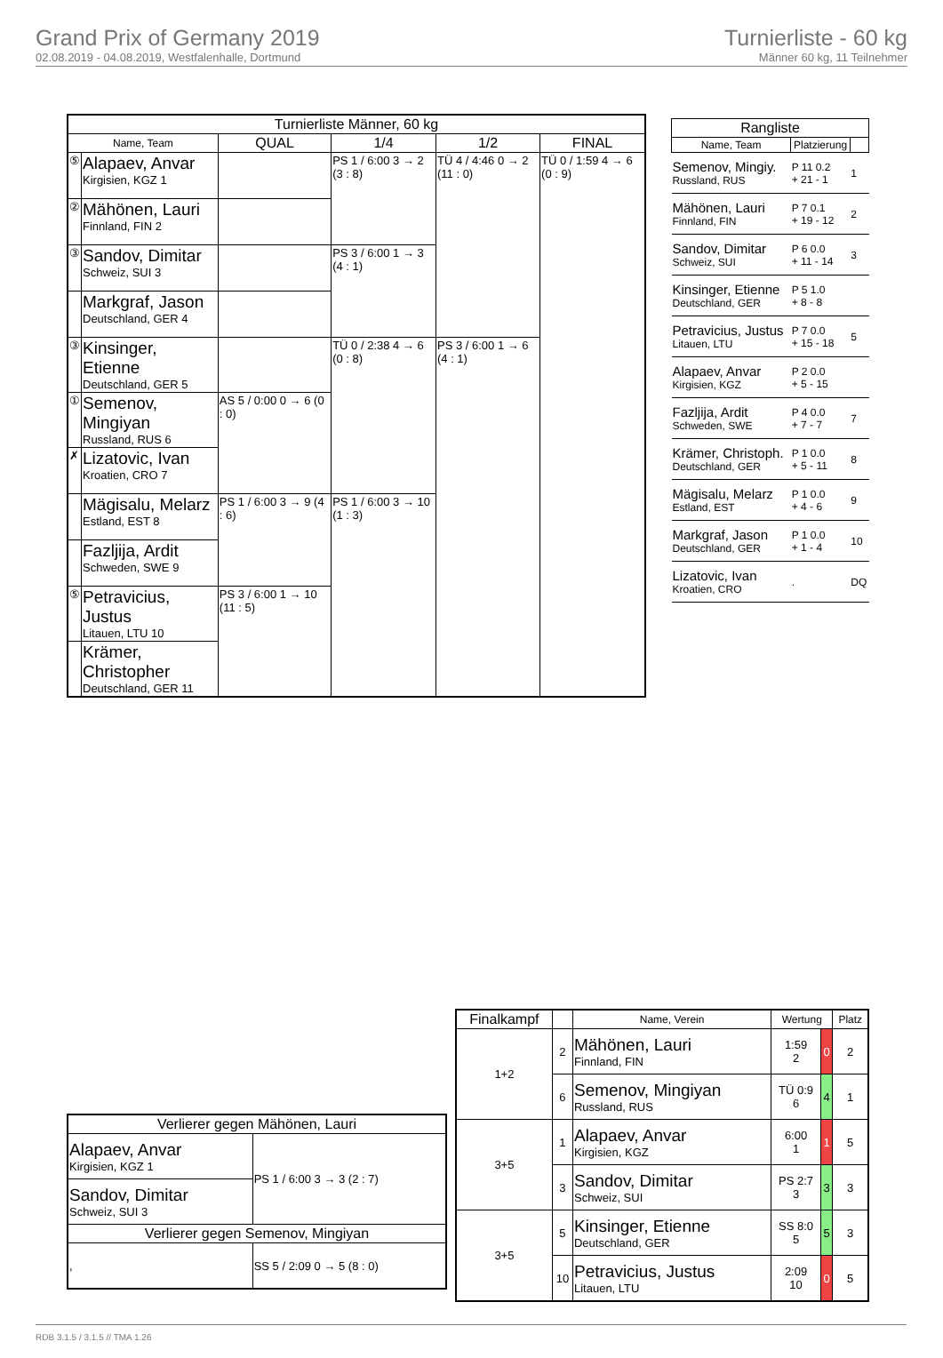Grand Prix of Germany 2019
02.08.2019 - 04.08.2019, Westfalenhalle, Dortmund
Turnierliste - 60 kg
Männer 60 kg, 11 Teilnehmer
| Turnierliste Männer, 60 kg | | | | | |
| --- | --- | --- | --- | --- | --- |
| Name, Team | | QUAL | 1/4 | 1/2 | FINAL |
| ⑤ | Alapaev, Anvar Kirgisien, KGZ 1 | | PS 1 / 6:00 3 → 2 (3 : 8) | TÜ 4 / 4:46 0 → 2 (11 : 0) | TÜ 0 / 1:59 4 → 6 (0 : 9) |
| ② | Mähönen, Lauri Finnland, FIN 2 | | | | |
| ③ | Sandov, Dimitar Schweiz, SUI 3 | | PS 3 / 6:00 1 → 3 (4 : 1) | | |
| | Markgraf, Jason Deutschland, GER 4 | | | | |
| ③ | Kinsinger, Etienne Deutschland, GER 5 | | TÜ 0 / 2:38 4 → 6 (0 : 8) | PS 3 / 6:00 1 → 6 (4 : 1) | |
| ① | Semenov, Mingiyan Russland, RUS 6 | AS 5 / 0:00 0 → 6 (0 : 0) | | | |
| ✗ | Lizatovic, Ivan Kroatien, CRO 7 | | | | |
| | Mägisalu, Melarz Estland, EST 8 | PS 1 / 6:00 3 → 9 (4 : 6) | PS 1 / 6:00 3 → 10 (1 : 3) | | |
| | Fazljija, Ardit Schweden, SWE 9 | | | | |
| ⑤ | Petravicius, Justus Litauen, LTU 10 | PS 3 / 6:00 1 → 10 (11 : 5) | | | |
| | Krämer, Christopher Deutschland, GER 11 | | | | |
| Rangliste | | |
| --- | --- | --- |
| Name, Team | Platzierung | |
| Semenov, Mingiy. Russland, RUS | P 11 0.2 + 21 - 1 | 1 |
| Mähönen, Lauri Finnland, FIN | P 7 0.1 + 19 - 12 | 2 |
| Sandov, Dimitar Schweiz, SUI | P 6 0.0 + 11 - 14 | 3 |
| Kinsinger, Etienne Deutschland, GER | P 5 1.0 + 8 - 8 | |
| Petravicius, Justus Litauen, LTU | P 7 0.0 + 15 - 18 | 5 |
| Alapaev, Anvar Kirgisien, KGZ | P 2 0.0 + 5 - 15 | |
| Fazljija, Ardit Schweden, SWE | P 4 0.0 + 7 - 7 | 7 |
| Krämer, Christoph. Deutschland, GER | P 1 0.0 + 5 - 11 | 8 |
| Mägisalu, Melarz Estland, EST | P 1 0.0 + 4 - 6 | 9 |
| Markgraf, Jason Deutschland, GER | P 1 0.0 + 1 - 4 | 10 |
| Lizatovic, Ivan Kroatien, CRO | . | DQ |
| Verlierer gegen Mähönen, Lauri | |
| --- | --- |
| Alapaev, Anvar Kirgisien, KGZ 1 | PS 1 / 6:00 3 → 3 (2 : 7) |
| Sandov, Dimitar Schweiz, SUI 3 | |
| Verlierer gegen Semenov, Mingiyan | |
| , | SS 5 / 2:09 0 → 5 (8 : 0) |
| Finalkampf | | Name, Verein | Wertung | | Platz |
| --- | --- | --- | --- | --- | --- |
| 1+2 | 2 | Mähönen, Lauri Finnland, FIN | 1:59 2 | 0 | 2 |
| | 6 | Semenov, Mingiyan Russland, RUS | TÜ 0:9 6 | 4 | 1 |
| 3+5 | 1 | Alapaev, Anvar Kirgisien, KGZ | 6:00 1 | 1 | 5 |
| | 3 | Sandov, Dimitar Schweiz, SUI | PS 2:7 3 | 3 | 3 |
| 3+5 | 5 | Kinsinger, Etienne Deutschland, GER | SS 8:0 5 | 5 | 3 |
| | 10 | Petravicius, Justus Litauen, LTU | 2:09 10 | 0 | 5 |
RDB 3.1.5 / 3.1.5 // TMA 1.26